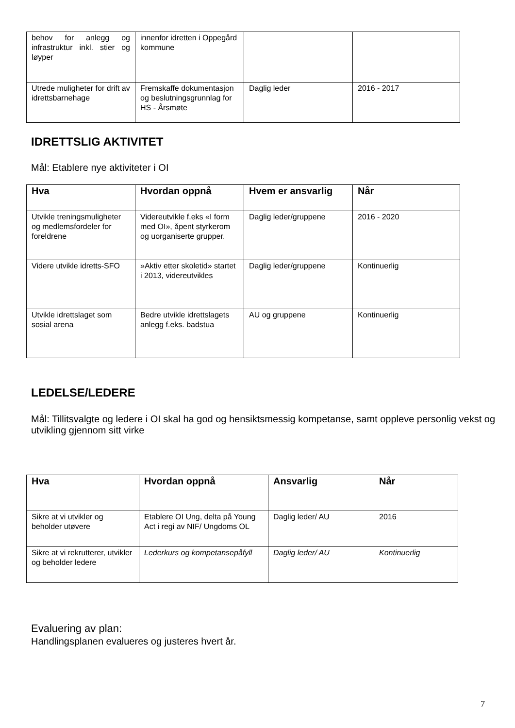| behov for anlegg og infrastruktur inkl. stier og løyper | innenfor idretten i Oppegård kommune | | |
| Utrede muligheter for drift av idrettsbarnehage | Fremskaffe dokumentasjon og beslutningsgrunnlag for HS - Årsmøte | Daglig leder | 2016 - 2017 |
IDRETTSLIG AKTIVITET
Mål: Etablere nye aktiviteter i OI
| Hva | Hvordan oppnå | Hvem er ansvarlig | Når |
| --- | --- | --- | --- |
| Utvikle treningsmuligheter og medlemsfordeler for foreldrene | Videreutvikle f.eks «I form med OI», åpent styrkerom og uorganiserte grupper. | Daglig leder/gruppene | 2016 - 2020 |
| Videre utvikle idretts-SFO | »Aktiv etter skoletid» startet i 2013, videreutvikles | Daglig leder/gruppene | Kontinuerlig |
| Utvikle idrettslaget som sosial arena | Bedre utvikle idrettslagets anlegg f.eks. badstua | AU og gruppene | Kontinuerlig |
LEDELSE/LEDERE
Mål: Tillitsvalgte og ledere i OI skal ha god og hensiktsmessig kompetanse, samt oppleve personlig vekst og utvikling gjennom sitt virke
| Hva | Hvordan oppnå | Ansvarlig | Når |
| --- | --- | --- | --- |
| Sikre at vi utvikler og beholder utøvere | Etablere OI Ung, delta på Young Act i regi av NIF/ Ungdoms OL | Daglig leder/ AU | 2016 |
| Sikre at vi rekrutterer, utvikler og beholder ledere | Lederkurs og kompetansepåfyll | Daglig leder/ AU | Kontinuerlig |
Evaluering av plan:
Handlingsplanen evalueres og justeres hvert år.
7